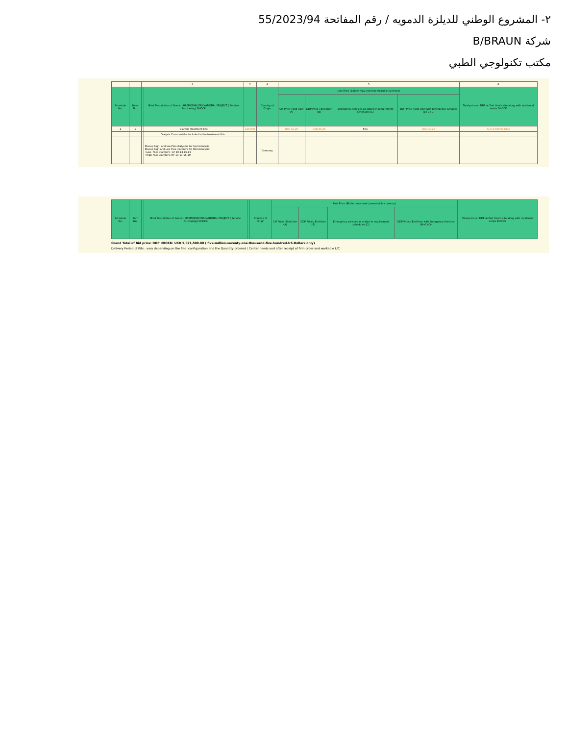٢- المشروع الوطني للديلزة الدمويه / رقم المفاتحة 55/2023/94
شركة B/BRAUN
مكتب تكنولوجي الطبي
| | | 1 | | 2 | 4 | 5 | | | | 6 |
| Schedule No. | Item No. | | Brief Description of Goods : HAEMODIALYSIS NATIONAL PROJECT ( Service Purchasing) DHOCK | | Country of Origin | Unit Price (Bidder may insert permissible currency) | | | | Total price on DDP at End User's site along with incidental series DHOCK |
| | | | | | | CIP Price / End User (A) | DDP Price / End User (B) | Emergency services as stated in requirement schedules (C) | DDP Price / End User with Emergency Services (B+C=D) | |
| 1 | 1 | | Dialysis Treatment Kits | 126,000 | | USD 40.25 | USD 40.25 | FOC | USD 40.25 | 5,071,500.00 USD |
| | | | Dialysis Consumables Included in the treatment Kits : | | | | | | | |
| | | | Diacap high- and low-Flux dialysers for hemodialysis Diacap high and Low Flux dialyzers for Hemodialysis: •Low- Flux Dialyzers : LF 10-13-16-19 •High Flux Dialyzers: HF 10-13-16-19 | | Germany | | | | | |
| Schedule No. | Item No. | | Brief Description of Goods : HAEMODIALYSIS NATIONAL PROJECT ( Service Purchasing) DHOCK | | Country of Origin | Unit Price (Bidder may insert permissible currency) | | | | Total price on DDP at End User's site along with incidental series DHOCK |
| --- | --- | --- | --- | --- | --- | --- | --- | --- | --- | --- |
| | | | | | | CIP Price / End User (A) | DDP Price / End User (B) | Emergency services as stated in requirement schedules (C) | DDP Price / End User with Emergency Services (B+C=D) | |
Grand Total of Bid price: DDP dHOCK: USD 5,071,500.00 ( five-million-seventy-one-thousand-five-hundred-US-Dollars only)
Delivery Period of Kits : vary depending on the final configuration and the Quantity ordered / Center needs and after receipt of firm order and workable L/C